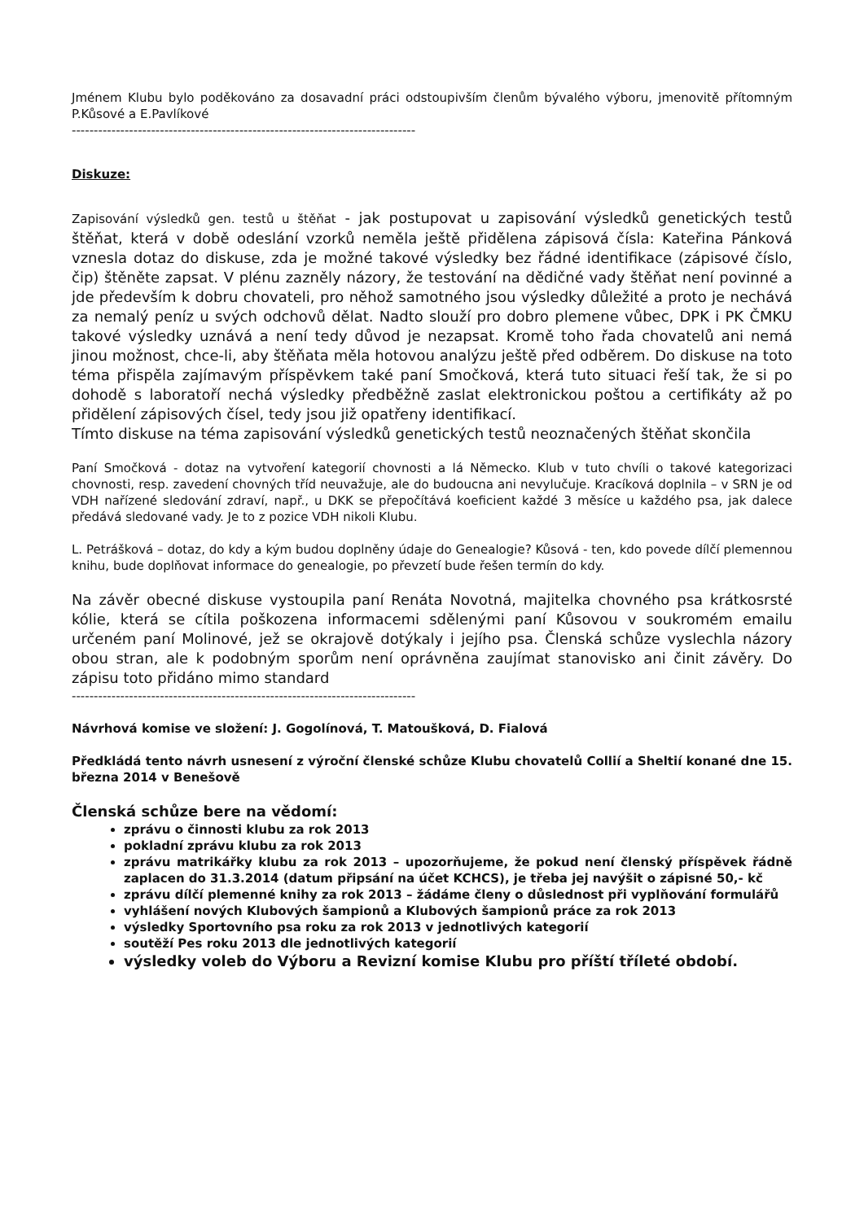Jménem Klubu bylo poděkováno za dosavadní práci odstoupivším členům bývalého výboru, jmenovitě přítomným P.Kůsové a E.Pavlíkové
------------------------------------------------------------------------------
Diskuze:
Zapisování výsledků gen. testů u štěňat - jak postupovat u zapisování výsledků genetických testů štěňat, která v době odeslání vzorků neměla ještě přidělena zápisová čísla: Kateřina Pánková vznesla dotaz do diskuse, zda je možné takové výsledky bez řádné identifikace (zápisové číslo, čip) štěněte zapsat. V plénu zazněly názory, že testování na dědičné vady štěňat není povinné a jde především k dobru chovateli, pro něhož samotného jsou výsledky důležité a proto je nechává za nemalý peníz u svých odchovů dělat. Nadto slouží pro dobro plemene vůbec, DPK i PK ČMKU takové výsledky uznává a není tedy důvod je nezapsat. Kromě toho řada chovatelů ani nemá jinou možnost, chce-li, aby štěňata měla hotovou analýzu ještě před odběrem. Do diskuse na toto téma přispěla zajímavým příspěvkem také paní Smočková, která tuto situaci řeší tak, že si po dohodě s laboratoří nechá výsledky předběžně zaslat elektronickou poštou a certifikáty až po přidělení zápisových čísel, tedy jsou již opatřeny identifikací.
Tímto diskuse na téma zapisování výsledků genetických testů neoznačených štěňat skončila
Paní Smočková - dotaz na vytvoření kategorií chovnosti a lá Německo. Klub v tuto chvíli o takové kategorizaci chovnosti, resp. zavedení chovných tříd neuvažuje, ale do budoucna ani nevylučuje. Kracíková doplnila – v SRN je od VDH nařízené sledování zdraví, např., u DKK se přepočítává koeficient každé 3 měsíce u každého psa, jak dalece předává sledované vady. Je to z pozice VDH nikoli Klubu.
L. Petrášková – dotaz, do kdy a kým budou doplněny údaje do Genealogie? Kůsová - ten, kdo povede dílčí plemennou knihu, bude doplňovat informace do genealogie, po převzetí bude řešen termín do kdy.
Na závěr obecné diskuse vystoupila paní Renáta Novotná, majitelka chovného psa krátkosrsté kólie, která se cítila poškozena informacemi sdělenými paní Kůsovou v soukromém emailu určeném paní Molinové, jež se okrajově dotýkaly i jejího psa. Členská schůze vyslechla názory obou stran, ale k podobným sporům není oprávněna zaujímat stanovisko ani činit závěry. Do zápisu toto přidáno mimo standard
------------------------------------------------------------------------------
Návrhová komise ve složení: J. Gogolínová, T. Matoušková, D. Fialová
Předkládá tento návrh usnesení z výroční členské schůze Klubu chovatelů Collií a Sheltií konané dne 15. března 2014 v Benešově
Členská schůze bere na vědomí:
zprávu o činnosti klubu za rok 2013
pokladní zprávu klubu za rok 2013
zprávu matrikářky klubu za rok 2013 – upozorňujeme, že pokud není členský příspěvek řádně zaplacen do 31.3.2014 (datum připsání na účet KCHCS), je třeba jej navýšit o zápisné 50,- kč
zprávu dílčí plemenné knihy za rok 2013 – žádáme členy o důslednost při vyplňování formulářů
vyhlášení nových Klubových šampionů a Klubových šampionů práce za rok 2013
výsledky Sportovního psa roku za rok 2013 v jednotlivých kategorií
soutěží Pes roku 2013 dle jednotlivých kategorií
výsledky voleb do Výboru a Revizní komise Klubu pro příští tříleté období.